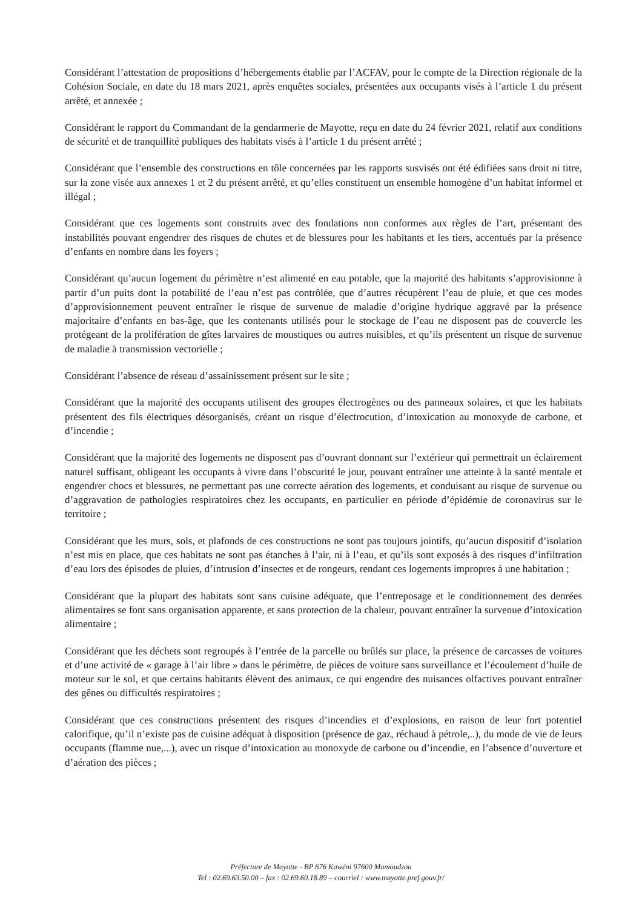Considérant l’attestation de propositions d’hébergements établie par l’ACFAV, pour le compte de la Direction régionale de la Cohésion Sociale, en date du 18 mars 2021, après enquêtes sociales, présentées aux occupants visés à l’article 1 du présent arrêté, et annexée ;
Considérant le rapport du Commandant de la gendarmerie de Mayotte, reçu en date du 24 février 2021, relatif aux conditions de sécurité et de tranquillité publiques des habitats visés à l’article 1 du présent arrêté ;
Considérant que l’ensemble des constructions en tôle concernées par les rapports susvisés ont été édifiées sans droit ni titre, sur la zone visée aux annexes 1 et 2 du présent arrêté, et qu’elles constituent un ensemble homogène d’un habitat informel et illégal ;
Considérant que ces logements sont construits avec des fondations non conformes aux règles de l’art, présentant des instabilités pouvant engendrer des risques de chutes et de blessures pour les habitants et les tiers, accentués par la présence d’enfants en nombre dans les foyers ;
Considérant qu’aucun logement du périmètre n’est alimenté en eau potable, que la majorité des habitants s’approvisionne à partir d’un puits dont la potabilité de l’eau n’est pas contrôlée, que d’autres récupèrent l’eau de pluie, et que ces modes d’approvisionnement peuvent entraîner le risque de survenue de maladie d’origine hydrique aggravé par la présence majoritaire d’enfants en bas-âge, que les contenants utilisés pour le stockage de l’eau ne disposent pas de couvercle les protégeant de la prolifération de gîtes larvaires de moustiques ou autres nuisibles, et qu’ils présentent un risque de survenue de maladie à transmission vectorielle ;
Considérant l’absence de réseau d’assainissement présent sur le site ;
Considérant que la majorité des occupants utilisent des groupes électrogènes ou des panneaux solaires, et que les habitats présentent des fils électriques désorganisés, créant un risque d’électrocution, d’intoxication au monoxyde de carbone, et d’incendie ;
Considérant que la majorité des logements ne disposent pas d’ouvrant donnant sur l’extérieur qui permettrait un éclairement naturel suffisant, obligeant les occupants à vivre dans l’obscurité le jour, pouvant entraîner une atteinte à la santé mentale et engendrer chocs et blessures, ne permettant pas une correcte aération des logements, et conduisant au risque de survenue ou d’aggravation de pathologies respiratoires chez les occupants, en particulier en période d’épidémie de coronavirus sur le territoire ;
Considérant que les murs, sols, et plafonds de ces constructions ne sont pas toujours jointifs, qu’aucun dispositif d’isolation n’est mis en place, que ces habitats ne sont pas étanches à l’air, ni à l’eau, et qu’ils sont exposés à des risques d’infiltration d’eau lors des épisodes de pluies, d’intrusion d’insectes et de rongeurs, rendant ces logements impropres à une habitation ;
Considérant que la plupart des habitats sont sans cuisine adéquate, que l’entreposage et le conditionnement des denrées alimentaires se font sans organisation apparente, et sans protection de la chaleur, pouvant entraîner la survenue d’intoxication alimentaire ;
Considérant que les déchets sont regroupés à l’entrée de la parcelle ou brûlés sur place, la présence de carcasses de voitures et d’une activité de « garage à l’air libre » dans le périmètre, de pièces de voiture sans surveillance et l’écoulement d’huile de moteur sur le sol, et que certains habitants élèvent des animaux, ce qui engendre des nuisances olfactives pouvant entraîner des gênes ou difficultés respiratoires ;
Considérant que ces constructions présentent des risques d’incendies et d’explosions, en raison de leur fort potentiel calorifique, qu’il n’existe pas de cuisine adéquat à disposition (présence de gaz, réchaud à pétrole,..), du mode de vie de leurs occupants (flamme nue,...), avec un risque d’intoxication au monoxyde de carbone ou d’incendie, en l’absence d’ouverture et d’aération des pièces ;
Préfecture de Mayotte - BP 676 Kawéni 97600 Mamoudzou
Tel : 02.69.63.50.00 – fax : 02.69.60.18.89 – courriel : www.mayotte.pref.gouv.fr/